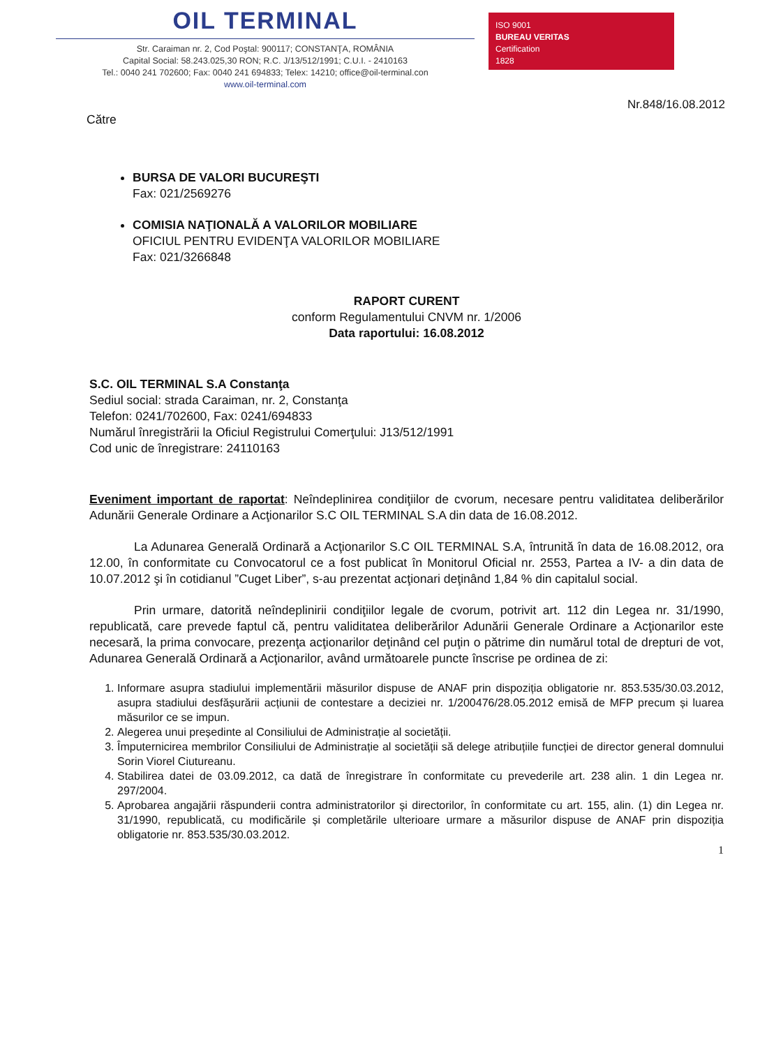OIL TERMINAL
Str. Caraiman nr. 2, Cod Poştal: 900117; CONSTANŢA, ROMÂNIA
Capital Social: 58.243.025,30 RON; R.C. J/13/512/1991; C.U.I. - 2410163
Tel.: 0040 241 702600; Fax: 0040 241 694833; Telex: 14210; office@oil-terminal.con
www.oil-terminal.com
ISO 9001
BUREAU VERITAS
Certification
1828
Nr.848/16.08.2012
Către
BURSA DE VALORI BUCUREŞTI
Fax: 021/2569276
COMISIA NAŢIONALĂ A VALORILOR MOBILIARE
OFICIUL PENTRU EVIDENŢA VALORILOR MOBILIARE
Fax: 021/3266848
RAPORT CURENT
conform Regulamentului CNVM nr. 1/2006
Data raportului: 16.08.2012
S.C. OIL TERMINAL S.A Constanţa
Sediul social: strada Caraiman, nr. 2, Constanţa
Telefon: 0241/702600, Fax: 0241/694833
Numărul înregistrării la Oficiul Registrului Comerţului: J13/512/1991
Cod unic de înregistrare: 24110163
Eveniment important de raportat: Neîndeplinirea condiţiilor de cvorum, necesare pentru validitatea deliberărilor Adunării Generale Ordinare a Acţionarilor S.C OIL TERMINAL S.A din data de 16.08.2012.
La Adunarea Generală Ordinară a Acţionarilor S.C OIL TERMINAL S.A, întrunită în data de 16.08.2012, ora 12.00, în conformitate cu Convocatorul ce a fost publicat în Monitorul Oficial nr. 2553, Partea a IV- a din data de 10.07.2012 şi în cotidianul ”Cuget Liber”, s-au prezentat acţionari deţinând 1,84 % din capitalul social.
Prin urmare, datorită neîndeplinirii condiţiilor legale de cvorum, potrivit art. 112 din Legea nr. 31/1990, republicată, care prevede faptul că, pentru validitatea deliberărilor Adunării Generale Ordinare a Acţionarilor este necesară, la prima convocare, prezenţa acţionarilor deţinând cel puţin o pătrime din numărul total de drepturi de vot, Adunarea Generală Ordinară a Acţionarilor, având următoarele puncte înscrise pe ordinea de zi:
1. Informare asupra stadiului implementării măsurilor dispuse de ANAF prin dispoziția obligatorie nr. 853.535/30.03.2012, asupra stadiului desfășurării acțiunii de contestare a deciziei nr. 1/200476/28.05.2012 emisă de MFP precum și luarea măsurilor ce se impun.
2. Alegerea unui președinte al Consiliului de Administrație al societății.
3. Împuternicirea membrilor Consiliului de Administrație al societății să delege atribuțiile funcției de director general domnului Sorin Viorel Ciutureanu.
4. Stabilirea datei de 03.09.2012, ca dată de înregistrare în conformitate cu prevederile art. 238 alin. 1 din Legea nr. 297/2004.
5. Aprobarea angajării răspunderii contra administratorilor și directorilor, în conformitate cu art. 155, alin. (1) din Legea nr. 31/1990, republicată, cu modificările și completările ulterioare urmare a măsurilor dispuse de ANAF prin dispoziția obligatorie nr. 853.535/30.03.2012.
1